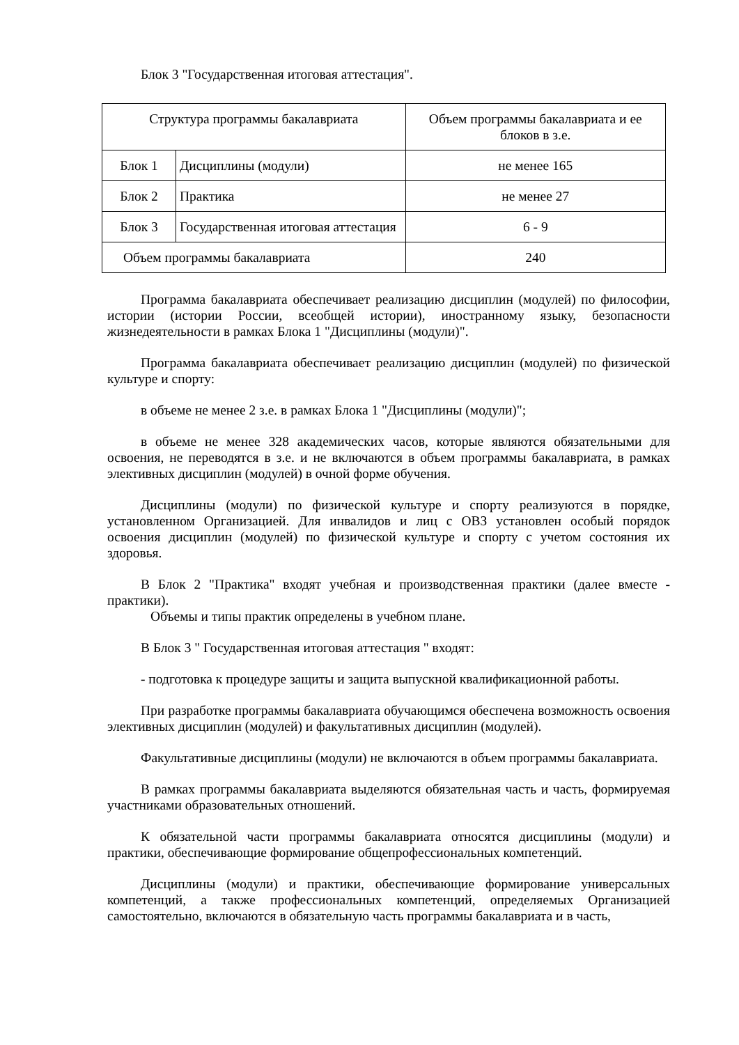Блок 3 "Государственная итоговая аттестация".
| Структура программы бакалавриата | | Объем программы бакалавриата и ее блоков в з.е. |
| Блок 1 | Дисциплины (модули) | не менее 165 |
| Блок 2 | Практика | не менее 27 |
| Блок 3 | Государственная итоговая аттестация | 6 - 9 |
| Объем программы бакалавриата | | 240 |
Программа бакалавриата обеспечивает реализацию дисциплин (модулей) по философии, истории (истории России, всеобщей истории), иностранному языку, безопасности жизнедеятельности в рамках Блока 1 "Дисциплины (модули)".
Программа бакалавриата обеспечивает реализацию дисциплин (модулей) по физической культуре и спорту:
в объеме не менее 2 з.е. в рамках Блока 1 "Дисциплины (модули)";
в объеме не менее 328 академических часов, которые являются обязательными для освоения, не переводятся в з.е. и не включаются в объем программы бакалавриата, в рамках элективных дисциплин (модулей) в очной форме обучения.
Дисциплины (модули) по физической культуре и спорту реализуются в порядке, установленном Организацией. Для инвалидов и лиц с ОВЗ установлен особый порядок освоения дисциплин (модулей) по физической культуре и спорту с учетом состояния их здоровья.
В Блок 2 "Практика" входят учебная и производственная практики (далее вместе - практики).
Объемы и типы практик определены в учебном плане.
В Блок 3 " Государственная итоговая аттестация " входят:
- подготовка к процедуре защиты и защита выпускной квалификационной работы.
При разработке программы бакалавриата обучающимся обеспечена возможность освоения элективных дисциплин (модулей) и факультативных дисциплин (модулей).
Факультативные дисциплины (модули) не включаются в объем программы бакалавриата.
В рамках программы бакалавриата выделяются обязательная часть и часть, формируемая участниками образовательных отношений.
К обязательной части программы бакалавриата относятся дисциплины (модули) и практики, обеспечивающие формирование общепрофессиональных компетенций.
Дисциплины (модули) и практики, обеспечивающие формирование универсальных компетенций, а также профессиональных компетенций, определяемых Организацией самостоятельно, включаются в обязательную часть программы бакалавриата и в часть,